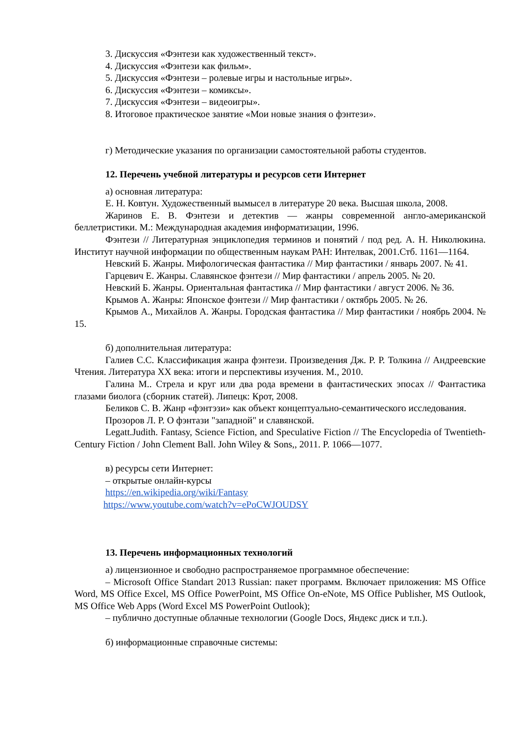3. Дискуссия «Фэнтези как художественный текст».
4. Дискуссия «Фэнтези как фильм».
5. Дискуссия «Фэнтези – ролевые игры и настольные игры».
6. Дискуссия «Фэнтези – комиксы».
7. Дискуссия «Фэнтези – видеоигры».
8. Итоговое практическое занятие «Мои новые знания о фэнтези».
г) Методические указания по организации самостоятельной работы студентов.
12. Перечень учебной литературы и ресурсов сети Интернет
а) основная литература:
Е. Н. Ковтун. Художественный вымысел в литературе 20 века. Высшая школа, 2008.
Жаринов Е. В. Фэнтези и детектив — жанры современной англо-американской беллетристики. М.: Международная академия информатизации, 1996.
Фэнтези // Литературная энциклопедия терминов и понятий / под ред. А. Н. Николюкина. Институт научной информации по общественным наукам РАН: Интелвак, 2001.Стб. 1161—1164.
Невский Б. Жанры. Мифологическая фантастика // Мир фантастики / январь 2007. № 41.
Гарцевич Е. Жанры. Славянское фэнтези // Мир фантастики / апрель 2005. № 20.
Невский Б. Жанры. Ориентальная фантастика // Мир фантастики / август 2006. № 36.
Крымов А. Жанры: Японское фэнтези // Мир фантастики / октябрь 2005. № 26.
Крымов А., Михайлов А. Жанры. Городская фантастика // Мир фантастики / ноябрь 2004. № 15.
б) дополнительная литература:
Галиев С.С. Классификация жанра фэнтези. Произведения Дж. Р. Р. Толкина // Андреевские Чтения. Литература XX века: итоги и перспективы изучения. М., 2010.
Галина М.. Стрела и круг или два рода времени в фантастических эпосах // Фантастика глазами биолога (сборник статей). Липецк: Крот, 2008.
Беликов С. В. Жанр «фэнтэзи» как объект концептуально-семантического исследования.
Прозоров Л. Р. О фэнтази "западной" и славянской.
Legatt.Judith. Fantasy, Science Fiction, and Speculative Fiction // The Encyclopedia of Twentieth-Century Fiction / John Clement Ball. John Wiley & Sons,, 2011. P. 1066—1077.
в) ресурсы сети Интернет:
– открытые онлайн-курсы
https://en.wikipedia.org/wiki/Fantasy
https://www.youtube.com/watch?v=ePoCWJOUDSY
13. Перечень информационных технологий
а) лицензионное и свободно распространяемое программное обеспечение:
– Microsoft Office Standart 2013 Russian: пакет программ. Включает приложения: MS Office Word, MS Office Excel, MS Office PowerPoint, MS Office On-eNote, MS Office Publisher, MS Outlook, MS Office Web Apps (Word Excel MS PowerPoint Outlook);
– публично доступные облачные технологии (Google Docs, Яндекс диск и т.п.).
б) информационные справочные системы: